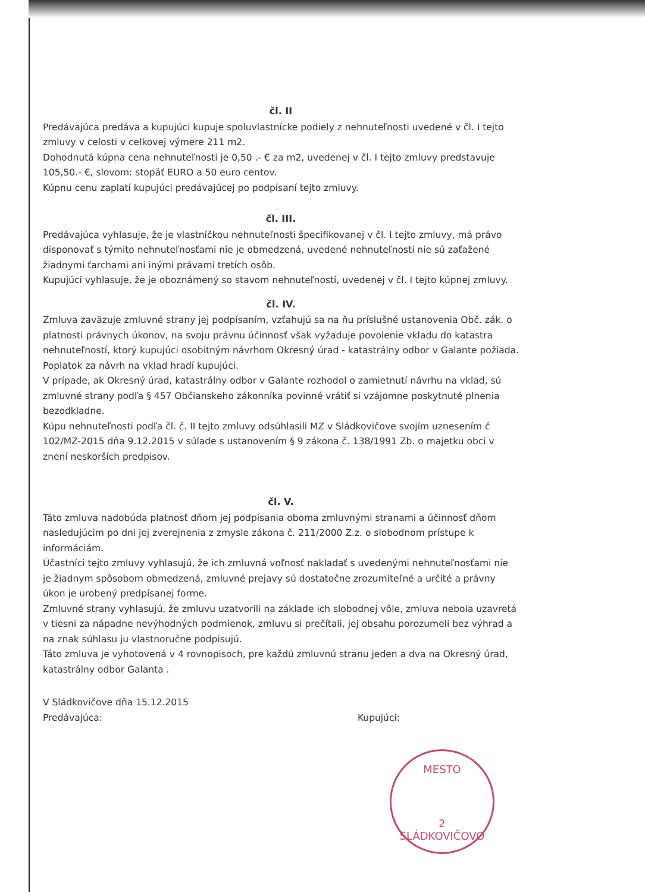čl. II
Predávajúca predáva a kupujúci kupuje spoluvlastnícke podiely z nehnuteľnosti uvedené v čl. I tejto zmluvy v celosti v celkovej výmere 211 m2.
Dohodnutá kúpna cena nehnuteľnosti je 0,50 .- € za m2, uvedenej v čl. I tejto zmluvy predstavuje 105,50.- €, slovom: stopäť EURO a 50 euro centov.
Kúpnu cenu zaplatí kupujúci predávajúcej po podpísaní tejto zmluvy.
čl. III.
Predávajúca vyhlasuje, že je vlastníčkou nehnuteľnosti špecifikovanej v čl. I tejto zmluvy, má právo disponovať s týmito nehnuteľnosťami nie je obmedzená, uvedené nehnuteľnosti nie sú zaťažené žiadnymi ťarchami ani inými právami tretích osôb.
Kupujúci vyhlasuje, že je oboznámený so stavom nehnuteľností, uvedenej v čl. I tejto kúpnej zmluvy.
čl. IV.
Zmluva zaväzuje zmluvné strany jej podpísaním, vzťahujú sa na ňu príslušné ustanovenia Obč. zák. o platnosti právnych úkonov, na svoju právnu účinnosť však vyžaduje povolenie vkladu do katastra nehnuteľností, ktorý kupujúci osobitným návrhom Okresný úrad - katastrálny odbor v Galante požiada. Poplatok za návrh na vklad hradí kupujúci.
V prípade, ak Okresný úrad, katastrálny odbor v Galante rozhodol o zamietnutí návrhu na vklad, sú zmluvné strany podľa § 457 Občianskeho zákonníka povinné vrátiť si vzájomne poskytnuté plnenia bezodkladne.
Kúpu nehnuteľnosti podľa čl. č. II tejto zmluvy odsúhlasili MZ v Sládkovičove svojím uznesením č 102/MZ-2015 dňa 9.12.2015 v súlade s ustanovením § 9 zákona č. 138/1991 Zb. o majetku obci v znení neskorších predpisov.
čl. V.
Táto zmluva nadobúda platnosť dňom jej podpísania oboma zmluvnými stranami a účinnosť dňom nasledujúcim po dni jej zverejnenia z zmysle zákona č. 211/2000 Z.z. o slobodnom prístupe k informáciám.
Účastníci tejto zmluvy vyhlasujú, že ich zmluvná voľnosť nakladať s uvedenými nehnuteľnosťami nie je žiadnym spôsobom obmedzená, zmluvné prejavy sú dostatočne zrozumiteľné a určité a právny úkon je urobený predpísanej forme.
Zmluvné strany vyhlasujú, že zmluvu uzatvorili na základe ich slobodnej vôle, zmluva nebola uzavretá v tiesni za nápadne nevýhodných podmienok, zmluvu si prečítali, jej obsahu porozumeli bez výhrad a na znak súhlasu ju vlastnoručne podpisujú.
Táto zmluva je vyhotovená v 4 rovnopisoch, pre každú zmluvnú stranu jeden a dva na Okresný úrad, katastrálny odbor Galanta .
V Sládkovičove dňa 15.12.2015
Predávajúca: Kupujúci:
MESTO
2
SLÁDKOVIČOVO